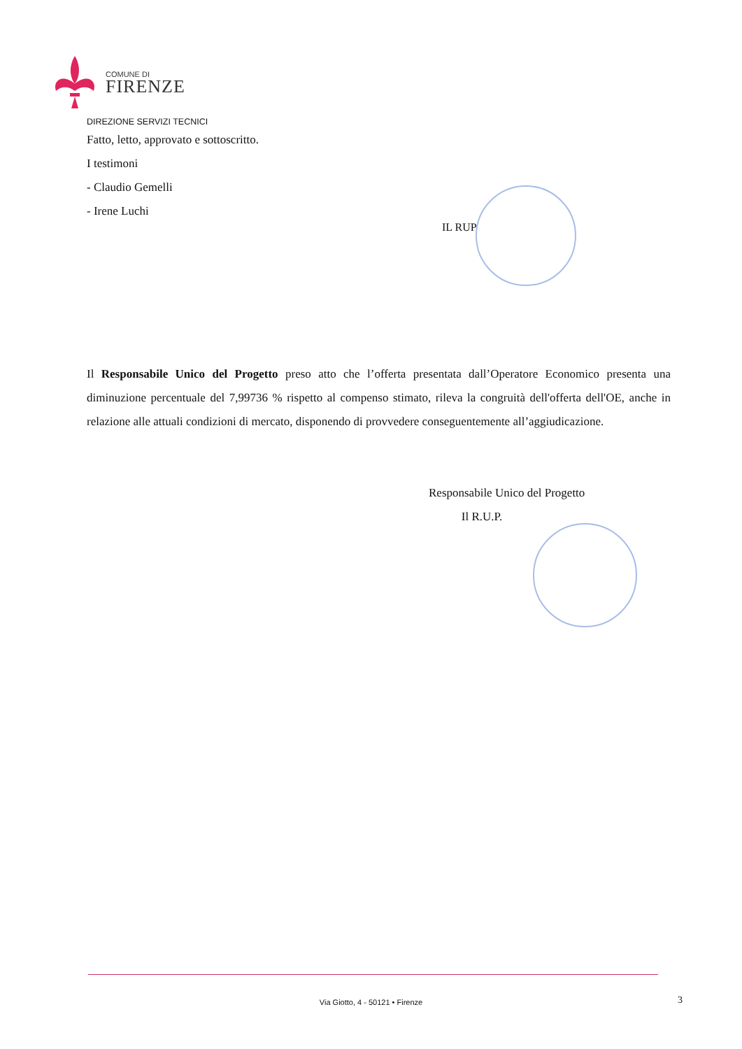COMUNE DI
FIRENZE
DIREZIONE SERVIZI TECNICI
Fatto, letto, approvato e sottoscritto.
I testimoni
- Claudio Gemelli
- Irene Luchi
IL RUP
Il Responsabile Unico del Progetto preso atto che l’offerta presentata dall’Operatore Economico presenta una diminuzione percentuale del 7,99736 % rispetto al compenso stimato, rileva la congruità dell'offerta dell'OE, anche in relazione alle attuali condizioni di mercato, disponendo di provvedere conseguentemente all’aggiudicazione.
Responsabile Unico del Progetto
Il R.U.P.
Via Giotto, 4 - 50121 • Firenze 3